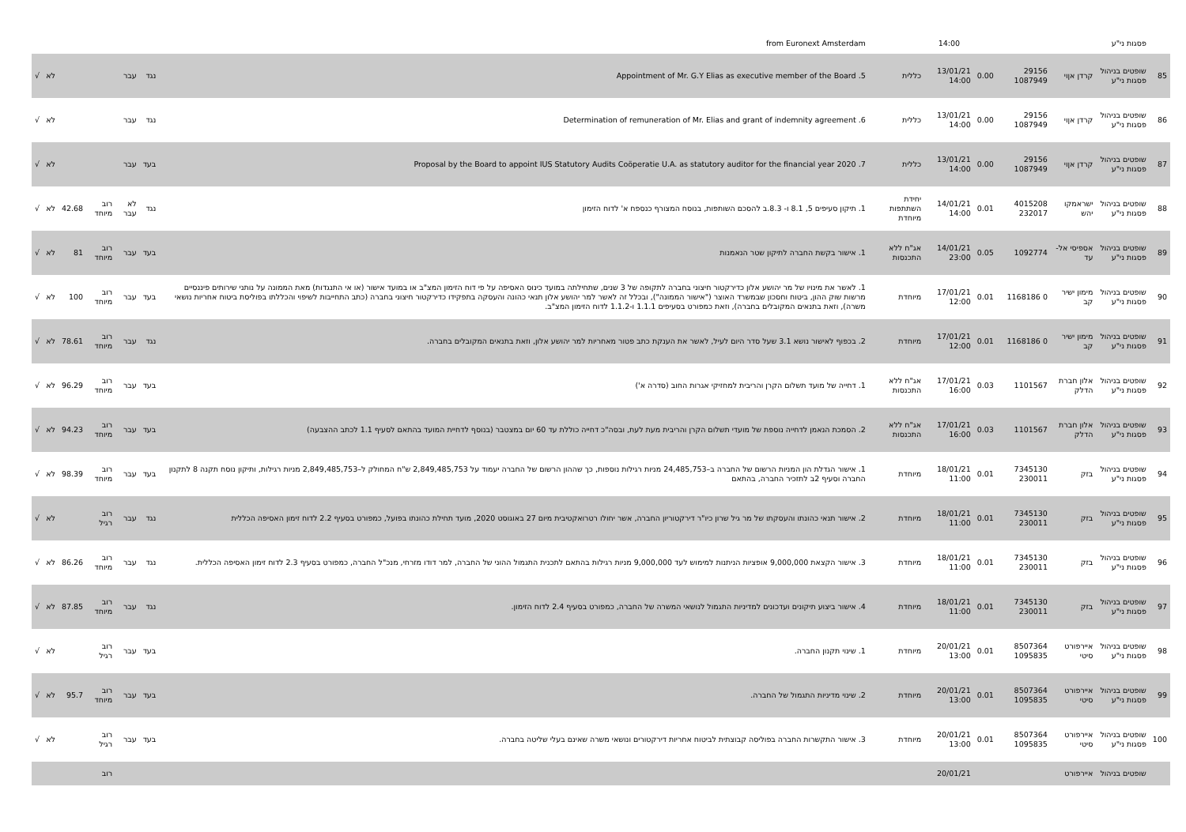| | פסגות ני"ע | | | | 14:00 | | from Euronext Amsterdam | | | | | | |
| 85 | שופטים בניהול פסגות ני"ע | קרדן אןוי | 29156 1087949 | 0.00 | 13/01/21 14:00 | כללית | 5. Appointment of Mr. G.Y Elias as executive member of the Board | נגד | עבר | | | לא | √ |
| 86 | שופטים בניהול פסגות ני"ע | קרדן אןוי | 29156 1087949 | 0.00 | 13/01/21 14:00 | כללית | 6. Determination of remuneration of Mr. Elias and grant of indemnity agreement | נגד | עבר | | | לא | √ |
| 87 | שופטים בניהול פסגות ני"ע | קרדן אןוי | 29156 1087949 | 0.00 | 13/01/21 14:00 | כללית | 7. Proposal by the Board to appoint IUS Statutory Audits Coöperatie U.A. as statutory auditor for the financial year 2020 | בעד | עבר | | | לא | √ |
| 88 | שופטים בניהול פסגות ני"ע | ישראמקו יהש | 4015208 232017 | 0.01 | 14/01/21 14:00 | יחידת השתתפות מיוחדת | 1. תיקון סעיפים 5, 8.1 ו- 8.3.ב להסכם השותפות, בנוסח המצורף כנספח א' לדוח הזימון | נגד | לא עבר | רוב מיוחד | 42.68 | לא | √ |
| 89 | שופטים בניהול פסגות ני"ע | אספיסי אל-עד | 1092774 | 0.05 | 14/01/21 23:00 | אג"ח ללא התכנסות | 1. אישור בקשת החברה לתיקון שטר הנאמנות | בעד | עבר | רוב מיוחד | 81 | לא | √ |
| 90 | שופטים בניהול פסגות ני"ע | מימון ישיר קב | 0 1168186 | 0.01 | 17/01/21 12:00 | מיוחדת | 1. לאשר את מינויו של מר יהושע אלון כדירקטור חיצוני בחברה לתקופה של 3 שנים, שתחילתה במועד כינוס האסיפה על פי דוח הזימון המצ"ב או במועד אישור (או אי התנגדות) מאת הממונה על נותני שירותים פיננסיים מרשות שוק ההון, ביטוח וחסכון שבמשרד האוצר ("אישור הממונה"), ובכלל זה לאשר למר יהושע אלון תנאי כהונה והעסקה בתפקידו כדירקטור חיצוני בחברה (כתב התחייבות לשיפוי והכללתו בפוליסת ביטוח אחריות נושאי משרה), וזאת בתנאים המקובלים בחברה), וזאת כמפורט בסעיפים 1.1.1 ו-1.1.2 לדוח הזימון המצ"ב. | בעד | עבר | רוב מיוחד | 100 | לא | √ |
| 91 | שופטים בניהול פסגות ני"ע | מימון ישיר קב | 0 1168186 | 0.01 | 17/01/21 12:00 | מיוחדת | 2. בכפוף לאישור נושא 3.1 שעל סדר היום לעיל, לאשר את הענקת כתב פטור מאחריות למר יהושע אלון, וזאת בתנאים המקובלים בחברה. | נגד | עבר | רוב מיוחד | 78.61 | לא | √ |
| 92 | שופטים בניהול פסגות ני"ע | אלון חברת הדלק | 1101567 | 0.03 | 17/01/21 16:00 | אג"ח ללא התכנסות | 1. דחייה של מועד תשלום הקרן והריבית למחזיקי אגרות החוב (סדרה א') | בעד | עבר | רוב מיוחד | 96.29 | לא | √ |
| 93 | שופטים בניהול פסגות ני"ע | אלון חברת הדלק | 1101567 | 0.03 | 17/01/21 16:00 | אג"ח ללא התכנסות | 2. הסמכת הנאמן לדחייה נוספת של מועדי תשלום הקרן והריבית מעת לעת, ובסה"כ דחייה כוללת עד 60 יום במצטבר (בנוסף לדחיית המועד בהתאם לסעיף 1.1 לכתב ההצבעה) | בעד | עבר | רוב מיוחד | 94.23 | לא | √ |
| 94 | שופטים בניהול פסגות ני"ע | בזק | 7345130 230011 | 0.01 | 18/01/21 11:00 | מיוחדת | 1. אישור הגדלת הון המניות הרשום של החברה ב–24,485,753 מניות רגילות נוספות, כך שההון הרשום של החברה יעמוד על 2,849,485,753 ש"ח המחולק ל–2,849,485,753 מניות רגילות, ותיקון נוסח תקנה 8 לתקנון החברה וסעיף 2ב לתזכיר החברה, בהתאם | בעד | עבר | רוב מיוחד | 98.39 | לא | √ |
| 95 | שופטים בניהול פסגות ני"ע | בזק | 7345130 230011 | 0.01 | 18/01/21 11:00 | מיוחדת | 2. אישור תנאי כהונתו והעסקתו של מר גיל שרון כיו"ר דירקטוריון החברה, אשר יחולו רטרואקטיבית מיום 27 באוגוסט 2020, מועד תחילת כהונתו בפועל, כמפורט בסעיף 2.2 לדוח זימון האסיפה הכללית | נגד | עבר | רוב רגיל | | לא | √ |
| 96 | שופטים בניהול פסגות ני"ע | בזק | 7345130 230011 | 0.01 | 18/01/21 11:00 | מיוחדת | 3. אישור הקצאת 9,000,000 אופציות הניתנות למימוש לעד 9,000,000 מניות רגילות בהתאם לתכנית התגמול ההוני של החברה, למר דודו מזרחי, מנכ"ל החברה, כמפורט בסעיף 2.3 לדוח זימון האסיפה הכללית. | נגד | עבר | רוב מיוחד | 86.26 | לא | √ |
| 97 | שופטים בניהול פסגות ני"ע | בזק | 7345130 230011 | 0.01 | 18/01/21 11:00 | מיוחדת | 4. אישור ביצוע תיקונים ועדכונים למדיניות התגמול לנושאי המשרה של החברה, כמפורט בסעיף 2.4 לדוח הזימון. | נגד | עבר | רוב מיוחד | 87.85 | לא | √ |
| 98 | שופטים בניהול פסגות ני"ע | איירפורט סיטי | 8507364 1095835 | 0.01 | 20/01/21 13:00 | מיוחדת | 1. שינוי תקנון החברה. | בעד | עבר | רוב רגיל | | לא | √ |
| 99 | שופטים בניהול פסגות ני"ע | איירפורט סיטי | 8507364 1095835 | 0.01 | 20/01/21 13:00 | מיוחדת | 2. שינוי מדיניות התגמול של החברה. | בעד | עבר | רוב מיוחד | 95.7 | לא | √ |
| 100 | שופטים בניהול פסגות ני"ע | איירפורט סיטי | 8507364 1095835 | 0.01 | 20/01/21 13:00 | מיוחדת | 3. אישור התקשרות החברה בפוליסה קבוצתית לביטוח אחריות דירקטורים ונושאי משרה שאינם בעלי שליטה בחברה. | בעד | עבר | רוב רגיל | | לא | √ |
| | שופטים בניהול | איירפורט | | | 20/01/21 | | | | | רוב | | | |